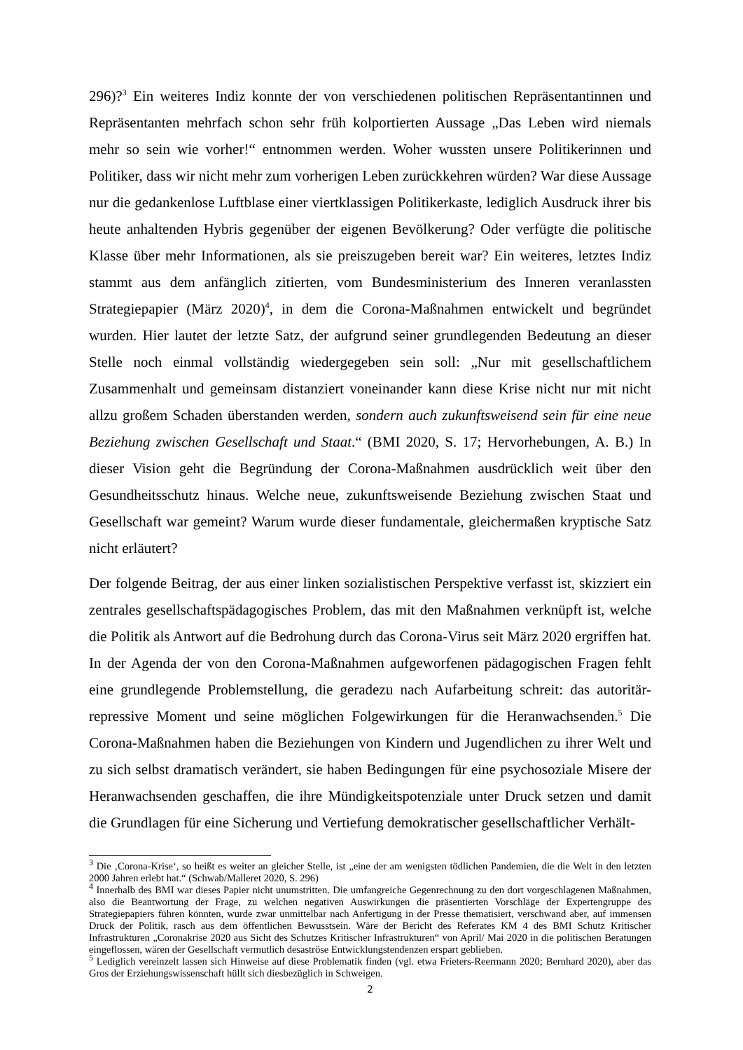296)?<sup>3</sup> Ein weiteres Indiz konnte der von verschiedenen politischen Repräsentantinnen und Repräsentanten mehrfach schon sehr früh kolportierten Aussage „Das Leben wird niemals mehr so sein wie vorher!“ entnommen werden. Woher wussten unsere Politikerinnen und Politiker, dass wir nicht mehr zum vorherigen Leben zurückkehren würden? War diese Aussage nur die gedankenlose Luftblase einer viertklassigen Politikerkaste, lediglich Ausdruck ihrer bis heute anhaltenden Hybris gegenüber der eigenen Bevölkerung? Oder verfügte die politische Klasse über mehr Informationen, als sie preiszugeben bereit war? Ein weiteres, letztes Indiz stammt aus dem anfänglich zitierten, vom Bundesministerium des Inneren veranlassten Strategiepapier (März 2020)<sup>4</sup>, in dem die Corona-Maßnahmen entwickelt und begründet wurden. Hier lautet der letzte Satz, der aufgrund seiner grundlegenden Bedeutung an dieser Stelle noch einmal vollständig wiedergegeben sein soll: „Nur mit gesellschaftlichem Zusammenhalt und gemeinsam distanziert voneinander kann diese Krise nicht nur mit nicht allzu großem Schaden überstanden werden, sondern auch zukunftsweisend sein für eine neue Beziehung zwischen Gesellschaft und Staat.“ (BMI 2020, S. 17; Hervorhebungen, A. B.) In dieser Vision geht die Begründung der Corona-Maßnahmen ausdrücklich weit über den Gesundheitsschutz hinaus. Welche neue, zukunftsweisende Beziehung zwischen Staat und Gesellschaft war gemeint? Warum wurde dieser fundamentale, gleichermaßen kryptische Satz nicht erläutert?
Der folgende Beitrag, der aus einer linken sozialistischen Perspektive verfasst ist, skizziert ein zentrales gesellschaftspädagogisches Problem, das mit den Maßnahmen verknüpft ist, welche die Politik als Antwort auf die Bedrohung durch das Corona-Virus seit März 2020 ergriffen hat. In der Agenda der von den Corona-Maßnahmen aufgeworfenen pädagogischen Fragen fehlt eine grundlegende Problemstellung, die geradezu nach Aufarbeitung schreit: das autoritär-repressive Moment und seine möglichen Folgewirkungen für die Heranwachsenden.<sup>5</sup> Die Corona-Maßnahmen haben die Beziehungen von Kindern und Jugendlichen zu ihrer Welt und zu sich selbst dramatisch verändert, sie haben Bedingungen für eine psychosoziale Misere der Heranwachsenden geschaffen, die ihre Mündigkeitspotenziale unter Druck setzen und damit die Grundlagen für eine Sicherung und Vertiefung demokratischer gesellschaftlicher Verhält-
<sup>3</sup> Die ‚Corona-Krise‘, so heißt es weiter an gleicher Stelle, ist „eine der am wenigsten tödlichen Pandemien, die die Welt in den letzten 2000 Jahren erlebt hat.“ (Schwab/Malleret 2020, S. 296)
<sup>4</sup> Innerhalb des BMI war dieses Papier nicht unumstritten. Die umfangreiche Gegenrechnung zu den dort vorgeschlagenen Maßnahmen, also die Beantwortung der Frage, zu welchen negativen Auswirkungen die präsentierten Vorschläge der Expertengruppe des Strategiepapiers führen könnten, wurde zwar unmittelbar nach Anfertigung in der Presse thematisiert, verschwand aber, auf immensen Druck der Politik, rasch aus dem öffentlichen Bewusstsein. Wäre der Bericht des Referates KM 4 des BMI Schutz Kritischer Infrastrukturen „Coronakrise 2020 aus Sicht des Schutzes Kritischer Infrastrukturen“ von April/ Mai 2020 in die politischen Beratungen eingeflossen, wären der Gesellschaft vermutlich desaströse Entwicklungstendenzen erspart geblieben.
<sup>5</sup> Lediglich vereinzelt lassen sich Hinweise auf diese Problematik finden (vgl. etwa Frieters-Reermann 2020; Bernhard 2020), aber das Gros der Erziehungswissenschaft hüllt sich diesbezüglich in Schweigen.
2